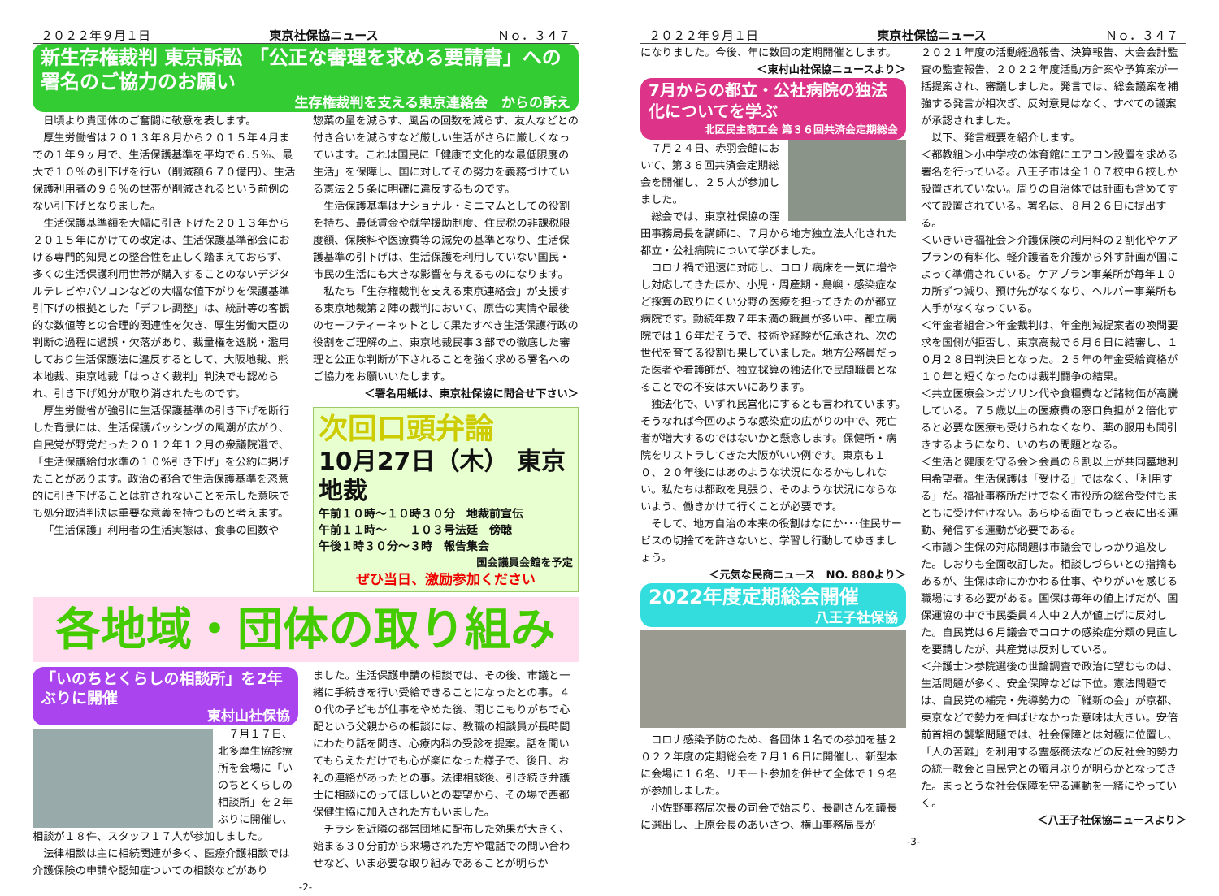２０２２年９月１日 東京社保協ニュース Ｎｏ．３４７
新生存権裁判 東京訴訟 「公正な審理を求める要請書」への署名のご協力のお願い
生存権裁判を支える東京連絡会　からの訴え
日頃より貴団体のご奮闘に敬意を表します。
厚生労働省は２０１３年８月から２０１５年４月までの１年９ヶ月で、生活保護基準を平均で６.５％、最大で１０％の引下げを行い（削減額６７０億円）、生活保護利用者の９６％の世帯が削減されるという前例のない引下げとなりました。
生活保護基準額を大幅に引き下げた２０１３年から２０１５年にかけての改定は、生活保護基準部会における専門的知見との整合性を正しく踏まえておらず、多くの生活保護利用世帯が購入することのないデジタルテレビやパソコンなどの大幅な値下がりを保護基準引下げの根拠とした「デフレ調整」は、統計等の客観的な数値等との合理的関連性を欠き、厚生労働大臣の判断の過程に過誤・欠落があり、裁量権を逸脱・濫用しており生活保護法に違反するとして、大阪地裁、熊本地裁、東京地裁「はっさく裁判」判決でも認められ、引き下げ処分が取り消されたものです。
厚生労働省が強引に生活保護基準の引き下げを断行した背景には、生活保護バッシングの風潮が広がり、自民党が野党だった２０１２年１２月の衆議院選で、「生活保護給付水準の１０%引き下げ」を公約に掲げたことがあります。政治の都合で生活保護基準を恣意的に引き下げることは許されないことを示した意味でも処分取消判決は重要な意義を持つものと考えます。
「生活保護」利用者の生活実態は、食事の回数や
惣菜の量を減らす、風呂の回数を減らす、友人などとの付き合いを減らすなど厳しい生活がさらに厳しくなっています。これは国民に「健康で文化的な最低限度の生活」を保障し、国に対してその努力を義務づけている憲法２５条に明確に違反するものです。
生活保護基準はナショナル・ミニマムとしての役割を持ち、最低賃金や就学援助制度、住民税の非課税限度額、保険料や医療費等の減免の基準となり、生活保護基準の引下げは、生活保護を利用していない国民・市民の生活にも大きな影響を与えるものになります。
私たち「生存権裁判を支える東京連絡会」が支援する東京地裁第２陣の裁判において、原告の実情や最後のセーフティーネットとして果たすべき生活保護行政の役割をご理解の上、東京地裁民事３部での徹底した審理と公正な判断が下されることを強く求める署名へのご協力をお願いいたします。
＜署名用紙は、東京社保協に問合せ下さい＞
次回口頭弁論
10月27日（木） 東京地裁
午前１０時～１０時３０分　地裁前宣伝
午前１１時～　　１０３号法廷　傍聴
午後１時３０分～３時　報告集会
国会議員会館を予定
ぜひ当日、激励参加ください
各地域・団体の取り組み
「いのちとくらしの相談所」を2年ぶりに開催
東村山社保協
７月１７日、北多摩生協診療所を会場に「いのちとくらしの相談所」を２年ぶりに開催し、相談が１８件、スタッフ１７人が参加しました。
法律相談は主に相続関連が多く、医療介護相談では介護保険の申請や認知症ついての相談などがあり
ました。生活保護申請の相談では、その後、市議と一緒に手続きを行い受給できることになったとの事。４０代の子どもが仕事をやめた後、閉じこもりがちで心配という父親からの相談には、教職の相談員が長時間にわたり話を聞き、心療内科の受診を提案。話を聞いてもらえただけでも心が楽になった様子で、後日、お礼の連絡があったとの事。法律相談後、引き続き弁護士に相談にのってほしいとの要望から、その場で西都保健生協に加入された方もいました。
チラシを近隣の都営団地に配布した効果が大きく、始まる３０分前から来場された方や電話での問い合わせなど、いま必要な取り組みであることが明らか
-2-
２０２２年９月１日 東京社保協ニュース Ｎｏ．３４７
になりました。今後、年に数回の定期開催とします。
＜東村山社保協ニュースより＞
7月からの都立・公社病院の独法化についてを学ぶ
北区民主商工会 第３６回共済会定期総会
７月２４日、赤羽会館において、第３６回共済会定期総会を開催し、２５人が参加しました。
総会では、東京社保協の窪田事務局長を講師に、７月から地方独立法人化された都立・公社病院について学びました。
コロナ禍で迅速に対応し、コロナ病床を一気に増やし対応してきたほか、小児・周産期・島嶼・感染症など採算の取りにくい分野の医療を担ってきたのが都立病院です。勤続年数７年未満の職員が多い中、都立病院では１６年だそうで、技術や経験が伝承され、次の世代を育てる役割も果していました。地方公務員だった医者や看護師が、独立採算の独法化で民間職員となることでの不安は大いにあります。
独法化で、いずれ民営化にするとも言われています。そうなれば今回のような感染症の広がりの中で、死亡者が増大するのではないかと懸念します。保健所・病院をリストラしてきた大阪がいい例です。東京も１０、２０年後にはあのような状況になるかもしれない。私たちは都政を見張り、そのような状況にならないよう、働きかけて行くことが必要です。
そして、地方自治の本来の役割はなにか･･･住民サービスの切捨てを許さないと、学習し行動してゆきましょう。
＜元気な民商ニュース　NO. 880より＞
2022年度定期総会開催
八王子社保協
コロナ感染予防のため、各団体１名での参加を基２０２２年度の定期総会を７月１６日に開催し、新型本に会場に１６名、リモート参加を併せて全体で１９名が参加しました。
小佐野事務局次長の司会で始まり、長副さんを議長に選出し、上原会長のあいさつ、横山事務局長が
２０２１年度の活動経過報告、決算報告、大会会計監査の監査報告、２０２２年度活動方針案や予算案が一括提案され、審議しました。発言では、総会議案を補強する発言が相次ぎ、反対意見はなく、すべての議案が承認されました。
以下、発言概要を紹介します。
＜都教組＞小中学校の体育館にエアコン設置を求める署名を行っている。八王子市は全１０７校中６校しか設置されていない。周りの自治体では計画も含めてすべて設置されている。署名は、８月２６日に提出する。
＜いきいき福祉会＞介護保険の利用料の２割化やケアプランの有料化、軽介護者を介護から外す計画が国によって準備されている。ケアプラン事業所が毎年１０カ所ずつ減り、預け先がなくなり、ヘルパー事業所も人手がなくなっている。
＜年金者組合＞年金裁判は、年金削減提案者の喚問要求を国側が拒否し、東京高裁で６月６日に結審し、１０月２８日判決日となった。２５年の年金受給資格が１０年と短くなったのは裁判闘争の結果。
＜共立医療会＞ガソリン代や食糧費など諸物価が高騰している。７５歳以上の医療費の窓口負担が２倍化すると必要な医療も受けられなくなり、薬の服用も間引きするようになり、いのちの問題となる。
＜生活と健康を守る会＞会員の８割以上が共同墓地利用希望者。生活保護は「受ける」ではなく、「利用する」だ。福祉事務所だけでなく市役所の総合受付もまともに受け付けない。あらゆる面でもっと表に出る運動、発信する運動が必要である。
＜市議＞生保の対応問題は市議会でしっかり追及した。しおりも全面改訂した。相談しづらいとの指摘もあるが、生保は命にかかわる仕事、やりがいを感じる職場にする必要がある。国保は毎年の値上げだが、国保運協の中で市民委員４人中２人が値上げに反対した。自民党は６月議会でコロナの感染症分類の見直しを要請したが、共産党は反対している。
＜弁護士＞参院選後の世論調査で政治に望むものは、生活問題が多く、安全保障などは下位。憲法問題では、自民党の補完・先導勢力の「維新の会」が京都、東京などで勢力を伸ばせなかった意味は大きい。安倍前首相の襲撃問題では、社会保障とは対極に位置し、「人の苦難」を利用する霊感商法などの反社会的勢力の統一教会と自民党との蜜月ぶりが明らかとなってきた。まっとうな社会保障を守る運動を一緒にやっていく。
＜八王子社保協ニュースより＞
-3-